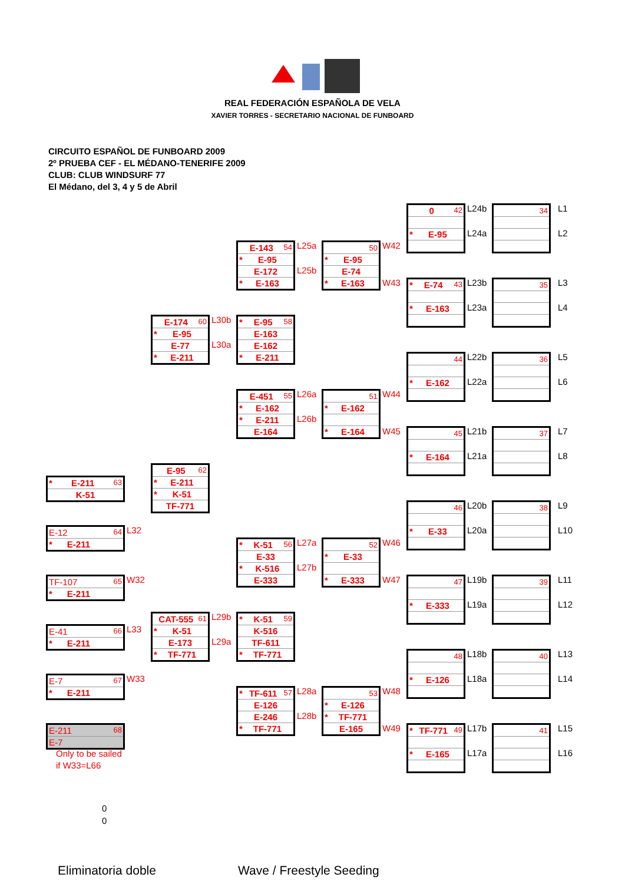REAL FEDERACIÓN ESPAÑOLA DE VELA
XAVIER TORRES - SECRETARIO NACIONAL DE FUNBOARD
CIRCUITO ESPAÑOL DE FUNBOARD 2009
2º PRUEBA CEF - EL MÉDANO-TENERIFE 2009
CLUB: CLUB WINDSURF 77
El Médano, del 3, 4 y 5 de Abril
| 0 42 |
| * E-95 |
L24b
L24a
| 34 |
L1
L2
| E-143 54 |
| * E-95 |
| E-172 |
| * E-163 |
L25a
L25b
| 50 |
| * E-95 |
| E-74 |
| * E-163 |
W42
W43
| * E-74 43 |
| * E-163 |
L23b
L23a
| 35 |
L3
L4
| E-174 60 |
| * E-95 |
| E-77 |
| * E-211 |
L30b
L30a
| * E-95 58 |
| E-163 |
| E-162 |
| * E-211 |
| 44 |
| * E-162 |
L22b
L22a
| 36 |
L5
L6
| E-451 55 |
| * E-162 |
| * E-211 |
| E-164 |
L26a
L26b
| 51 |
| * E-162 |
| * E-164 |
W44
W45
| 45 |
| * E-164 |
L21b
L21a
| 37 |
L7
L8
| E-95 62 |
| * E-211 |
| * K-51 |
| TF-771 |
| * E-211 63 |
| K-51 |
| 46 |
| * E-33 |
L20b
L20a
| 38 |
L9
L10
| E-12 64 |
| * E-211 |
L32
| * K-51 56 |
| E-33 |
| * K-516 |
| E-333 |
L27a
L27b
| 52 |
| * E-33 |
| * E-333 |
W46
W47
| 47 |
| * E-333 |
L19b
L19a
| 39 |
L11
L12
| TF-107 65 |
| * E-211 |
W32
| CAT-555 61 |
| * K-51 |
| E-173 |
| * TF-771 |
L29b
L29a
| * K-51 59 |
| K-516 |
| TF-611 |
| * TF-771 |
| E-41 66 |
| * E-211 |
L33
| 48 |
| * E-126 |
L18b
L18a
| 40 |
L13
L14
| E-7 67 |
| * E-211 |
W33
| * TF-611 57 |
| E-126 |
| E-246 |
| * TF-771 |
L28a
L28b
| 53 |
| * E-126 |
| * TF-771 |
| E-165 |
W48
W49
| E-211 68 |
| E-7 |
| * TF-771 49 |
| * E-165 |
L17b
L17a
| 41 |
L15
L16
Only to be sailed
if W33=L66
0
0
Eliminatoria doble Wave / Freestyle Seeding